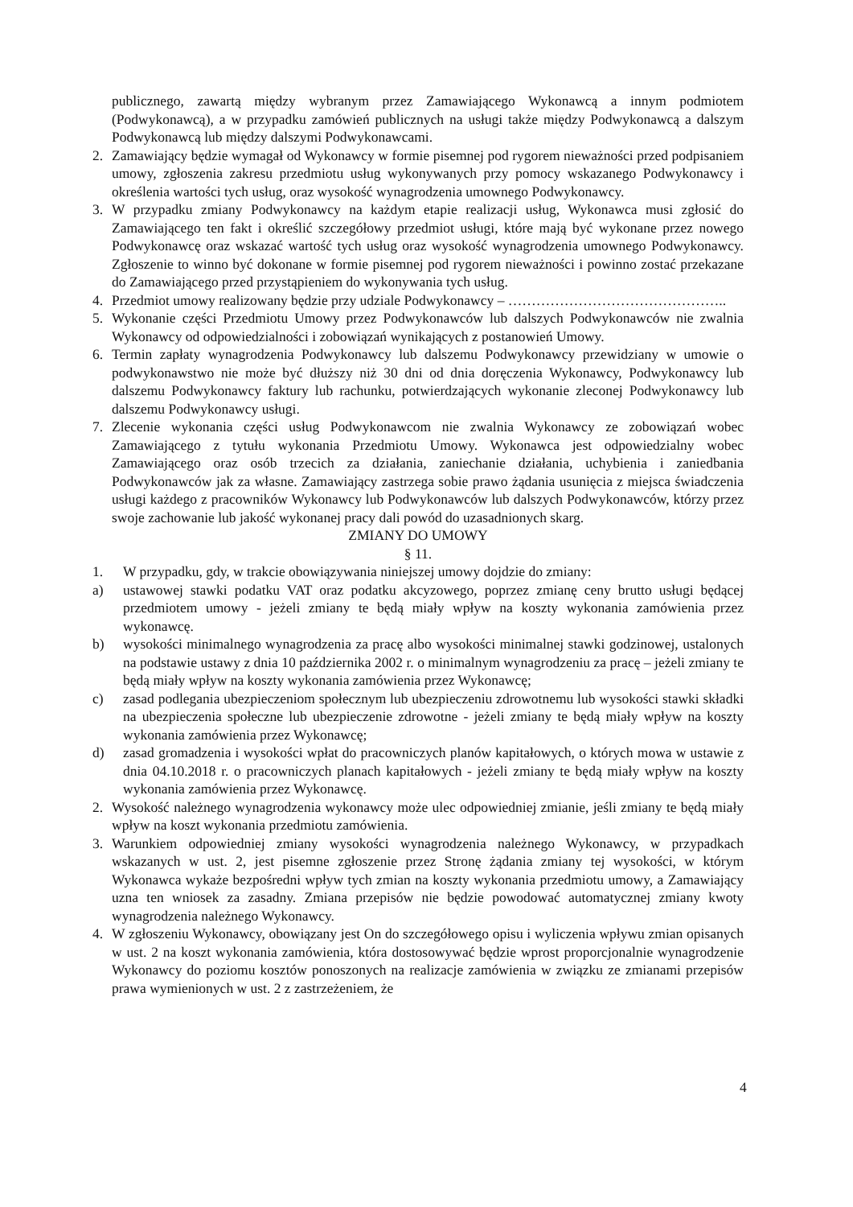publicznego, zawartą między wybranym przez Zamawiającego Wykonawcą a innym podmiotem (Podwykonawcą), a w przypadku zamówień publicznych na usługi także między Podwykonawcą a dalszym Podwykonawcą lub między dalszymi Podwykonawcami.
2. Zamawiający będzie wymagał od Wykonawcy w formie pisemnej pod rygorem nieważności przed podpisaniem umowy, zgłoszenia zakresu przedmiotu usług wykonywanych przy pomocy wskazanego Podwykonawcy i określenia wartości tych usług, oraz wysokość wynagrodzenia umownego Podwykonawcy.
3. W przypadku zmiany Podwykonawcy na każdym etapie realizacji usług, Wykonawca musi zgłosić do Zamawiającego ten fakt i określić szczegółowy przedmiot usługi, które mają być wykonane przez nowego Podwykonawcę oraz wskazać wartość tych usług oraz wysokość wynagrodzenia umownego Podwykonawcy. Zgłoszenie to winno być dokonane w formie pisemnej pod rygorem nieważności i powinno zostać przekazane do Zamawiającego przed przystąpieniem do wykonywania tych usług.
4. Przedmiot umowy realizowany będzie przy udziale Podwykonawcy – ………………………………………..
5. Wykonanie części Przedmiotu Umowy przez Podwykonawców lub dalszych Podwykonawców nie zwalnia Wykonawcy od odpowiedzialności i zobowiązań wynikających z postanowień Umowy.
6. Termin zapłaty wynagrodzenia Podwykonawcy lub dalszemu Podwykonawcy przewidziany w umowie o podwykonawstwo nie może być dłuższy niż 30 dni od dnia doręczenia Wykonawcy, Podwykonawcy lub dalszemu Podwykonawcy faktury lub rachunku, potwierdzających wykonanie zleconej Podwykonawcy lub dalszemu Podwykonawcy usługi.
7. Zlecenie wykonania części usług Podwykonawcom nie zwalnia Wykonawcy ze zobowiązań wobec Zamawiającego z tytułu wykonania Przedmiotu Umowy. Wykonawca jest odpowiedzialny wobec Zamawiającego oraz osób trzecich za działania, zaniechanie działania, uchybienia i zaniedbania Podwykonawców jak za własne. Zamawiający zastrzega sobie prawo żądania usunięcia z miejsca świadczenia usługi każdego z pracowników Wykonawcy lub Podwykonawców lub dalszych Podwykonawców, którzy przez swoje zachowanie lub jakość wykonanej pracy dali powód do uzasadnionych skarg.
ZMIANY DO UMOWY
§ 11.
1. W przypadku, gdy, w trakcie obowiązywania niniejszej umowy dojdzie do zmiany:
a) ustawowej stawki podatku VAT oraz podatku akcyzowego, poprzez zmianę ceny brutto usługi będącej przedmiotem umowy - jeżeli zmiany te będą miały wpływ na koszty wykonania zamówienia przez wykonawcę.
b) wysokości minimalnego wynagrodzenia za pracę albo wysokości minimalnej stawki godzinowej, ustalonych na podstawie ustawy z dnia 10 października 2002 r. o minimalnym wynagrodzeniu za pracę – jeżeli zmiany te będą miały wpływ na koszty wykonania zamówienia przez Wykonawcę;
c) zasad podlegania ubezpieczeniom społecznym lub ubezpieczeniu zdrowotnemu lub wysokości stawki składki na ubezpieczenia społeczne lub ubezpieczenie zdrowotne - jeżeli zmiany te będą miały wpływ na koszty wykonania zamówienia przez Wykonawcę;
d) zasad gromadzenia i wysokości wpłat do pracowniczych planów kapitałowych, o których mowa w ustawie z dnia 04.10.2018 r. o pracowniczych planach kapitałowych - jeżeli zmiany te będą miały wpływ na koszty wykonania zamówienia przez Wykonawcę.
2. Wysokość należnego wynagrodzenia wykonawcy może ulec odpowiedniej zmianie, jeśli zmiany te będą miały wpływ na koszt wykonania przedmiotu zamówienia.
3. Warunkiem odpowiedniej zmiany wysokości wynagrodzenia należnego Wykonawcy, w przypadkach wskazanych w ust. 2, jest pisemne zgłoszenie przez Stronę żądania zmiany tej wysokości, w którym Wykonawca wykaże bezpośredni wpływ tych zmian na koszty wykonania przedmiotu umowy, a Zamawiający uzna ten wniosek za zasadny. Zmiana przepisów nie będzie powodować automatycznej zmiany kwoty wynagrodzenia należnego Wykonawcy.
4. W zgłoszeniu Wykonawcy, obowiązany jest On do szczegółowego opisu i wyliczenia wpływu zmian opisanych w ust. 2 na koszt wykonania zamówienia, która dostosowywać będzie wprost proporcjonalnie wynagrodzenie Wykonawcy do poziomu kosztów ponoszonych na realizacje zamówienia w związku ze zmianami przepisów prawa wymienionych w ust. 2 z zastrzeżeniem, że
4